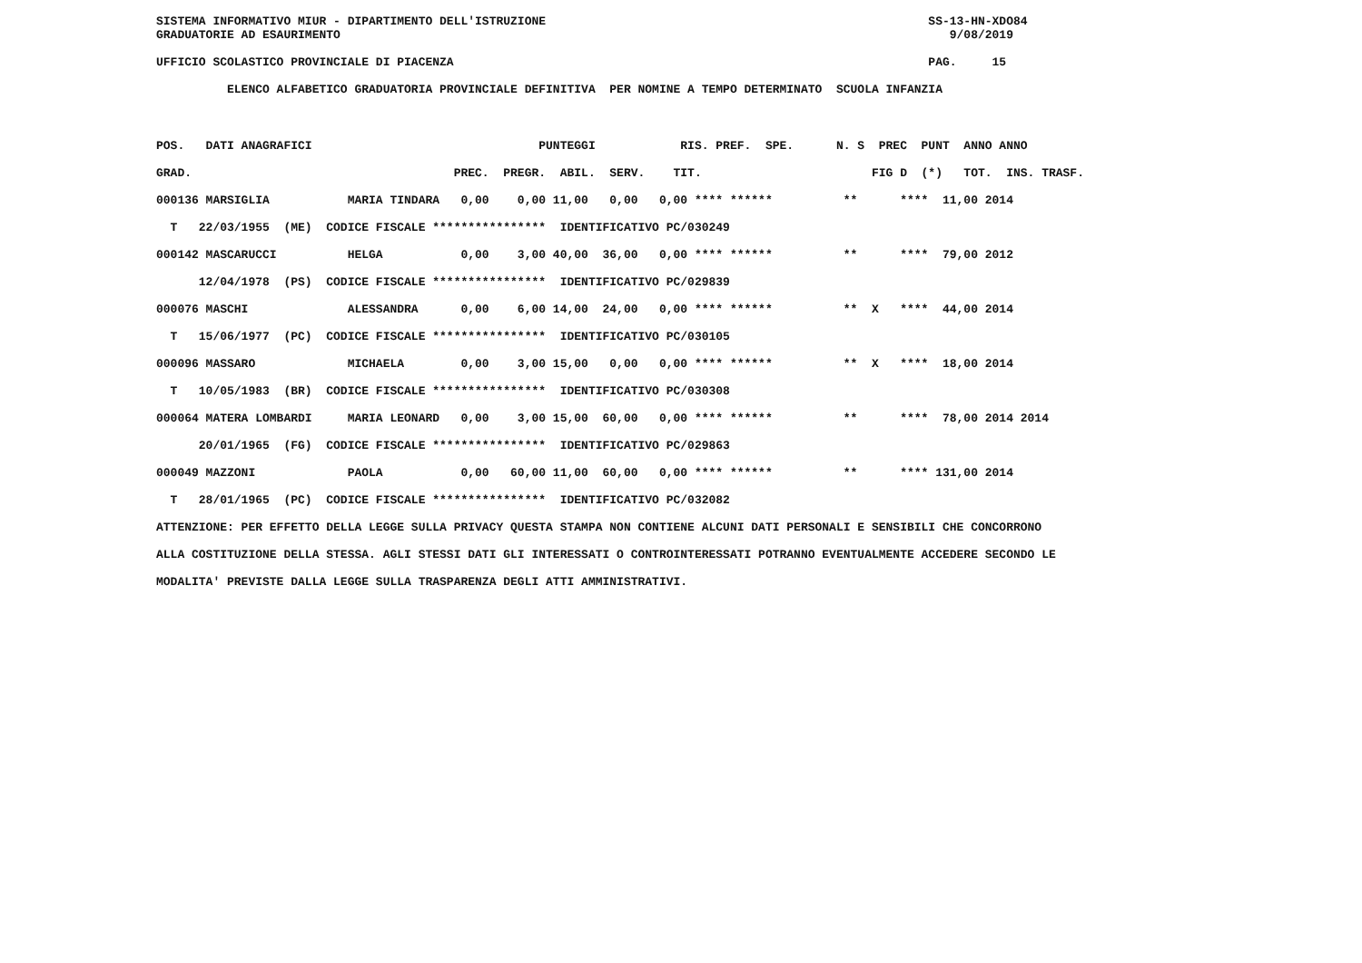SISTEMA INFORMATIVO MIUR - DIPARTIMENTO DELL'ISTRUZIONE                                                      SS-13-HN-XDO84
GRADUATORIE AD ESAURIMENTO                                                                                      9/08/2019

UFFICIO SCOLASTICO PROVINCIALE DI PIACENZA                                                                   PAG.     15

          ELENCO ALFABETICO GRADUATORIA PROVINCIALE DEFINITIVA  PER NOMINE A TEMPO DETERMINATO  SCUOLA INFANZIA
POS.   DATI ANAGRAFICI                                PUNTEGGI            RIS. PREF.  SPE.      N. S  PREC  PUNT  ANNO ANNO
GRAD.                                     PREC.  PREGR.  ABIL.  SERV.    TIT.                        FIG D  (*)   TOT.  INS. TRASF.
000136 MARSIGLIA           MARIA TINDARA   0,00    0,00 11,00   0,00   0,00 **** ******          **      ****  11,00 2014
  T   22/03/1955  (ME)  CODICE FISCALE ****************  IDENTIFICATIVO PC/030249
000142 MASCARUCCI          HELGA           0,00    3,00 40,00  36,00   0,00 **** ******          **      ****  79,00 2012
      12/04/1978  (PS)  CODICE FISCALE ****************  IDENTIFICATIVO PC/029839
000076 MASCHI              ALESSANDRA      0,00    6,00 14,00  24,00   0,00 **** ******          **  X   ****  44,00 2014
  T   15/06/1977  (PC)  CODICE FISCALE ****************  IDENTIFICATIVO PC/030105
000096 MASSARO             MICHAELA        0,00    3,00 15,00   0,00   0,00 **** ******          **  X   ****  18,00 2014
  T   10/05/1983  (BR)  CODICE FISCALE ****************  IDENTIFICATIVO PC/030308
000064 MATERA LOMBARDI     MARIA LEONARD   0,00    3,00 15,00  60,00   0,00 **** ******          **      ****  78,00 2014 2014
      20/01/1965  (FG)  CODICE FISCALE ****************  IDENTIFICATIVO PC/029863
000049 MAZZONI             PAOLA           0,00   60,00 11,00  60,00   0,00 **** ******          **      **** 131,00 2014
  T   28/01/1965  (PC)  CODICE FISCALE ****************  IDENTIFICATIVO PC/032082
ATTENZIONE: PER EFFETTO DELLA LEGGE SULLA PRIVACY QUESTA STAMPA NON CONTIENE ALCUNI DATI PERSONALI E SENSIBILI CHE CONCORRONO
ALLA COSTITUZIONE DELLA STESSA. AGLI STESSI DATI GLI INTERESSATI O CONTROINTERESSATI POTRANNO EVENTUALMENTE ACCEDERE SECONDO LE
MODALITA' PREVISTE DALLA LEGGE SULLA TRASPARENZA DEGLI ATTI AMMINISTRATIVI.